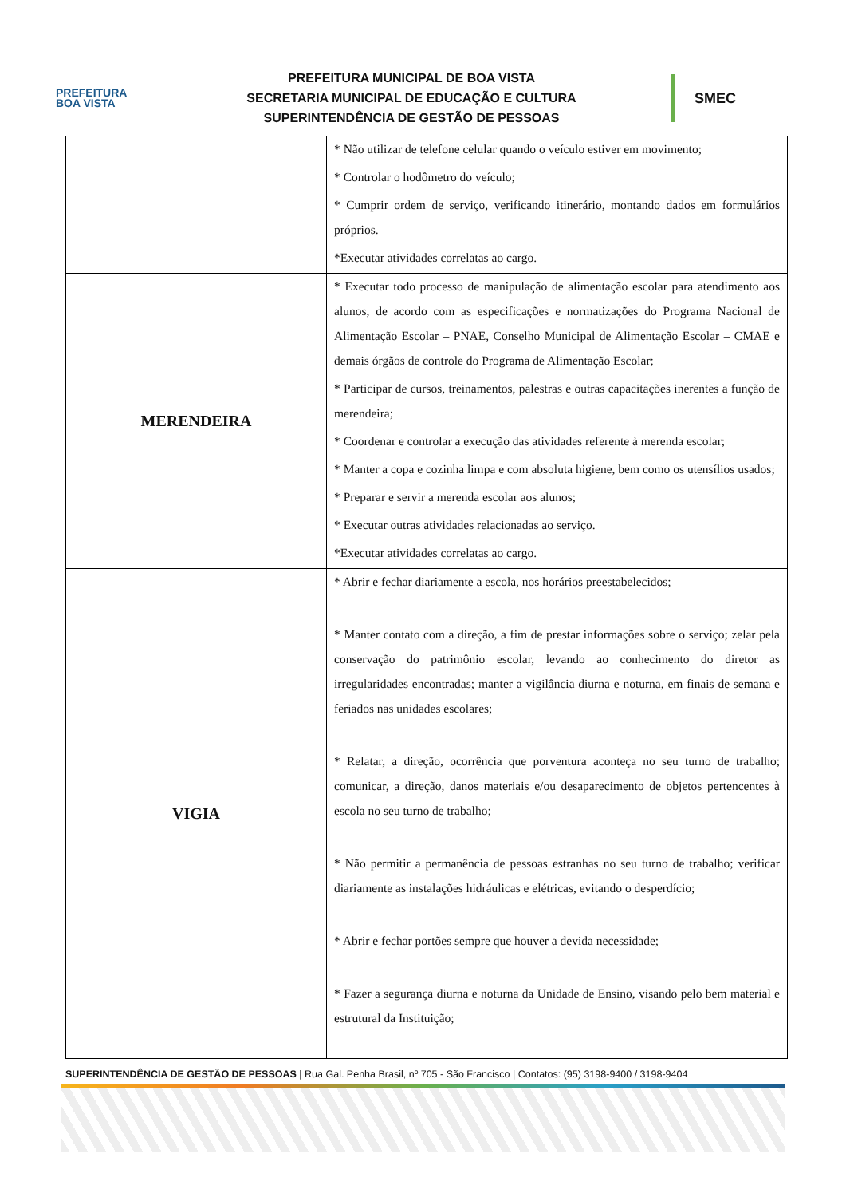PREFEITURA
BOA VISTA
PREFEITURA MUNICIPAL DE BOA VISTA
SECRETARIA MUNICIPAL DE EDUCAÇÃO E CULTURA
SUPERINTENDÊNCIA DE GESTÃO DE PESSOAS
SMEC
| | * Não utilizar de telefone celular quando o veículo estiver em movimento; * Controlar o hodômetro do veículo; * Cumprir ordem de serviço, verificando itinerário, montando dados em formulários próprios. *Executar atividades correlatas ao cargo. |
| MERENDEIRA | * Executar todo processo de manipulação de alimentação escolar para atendimento aos alunos, de acordo com as especificações e normatizações do Programa Nacional de Alimentação Escolar – PNAE, Conselho Municipal de Alimentação Escolar – CMAE e demais órgãos de controle do Programa de Alimentação Escolar; * Participar de cursos, treinamentos, palestras e outras capacitações inerentes a função de merendeira; * Coordenar e controlar a execução das atividades referente à merenda escolar; * Manter a copa e cozinha limpa e com absoluta higiene, bem como os utensílios usados; * Preparar e servir a merenda escolar aos alunos; * Executar outras atividades relacionadas ao serviço. *Executar atividades correlatas ao cargo. |
| VIGIA | * Abrir e fechar diariamente a escola, nos horários preestabelecidos; * Manter contato com a direção, a fim de prestar informações sobre o serviço; zelar pela conservação do patrimônio escolar, levando ao conhecimento do diretor as irregularidades encontradas; manter a vigilância diurna e noturna, em finais de semana e feriados nas unidades escolares; * Relatar, a direção, ocorrência que porventura aconteça no seu turno de trabalho; comunicar, a direção, danos materiais e/ou desaparecimento de objetos pertencentes à escola no seu turno de trabalho; * Não permitir a permanência de pessoas estranhas no seu turno de trabalho; verificar diariamente as instalações hidráulicas e elétricas, evitando o desperdício; * Abrir e fechar portões sempre que houver a devida necessidade; * Fazer a segurança diurna e noturna da Unidade de Ensino, visando pelo bem material e estrutural da Instituição; |
SUPERINTENDÊNCIA DE GESTÃO DE PESSOAS | Rua Gal. Penha Brasil, nº 705 - São Francisco | Contatos: (95) 3198-9400 / 3198-9404